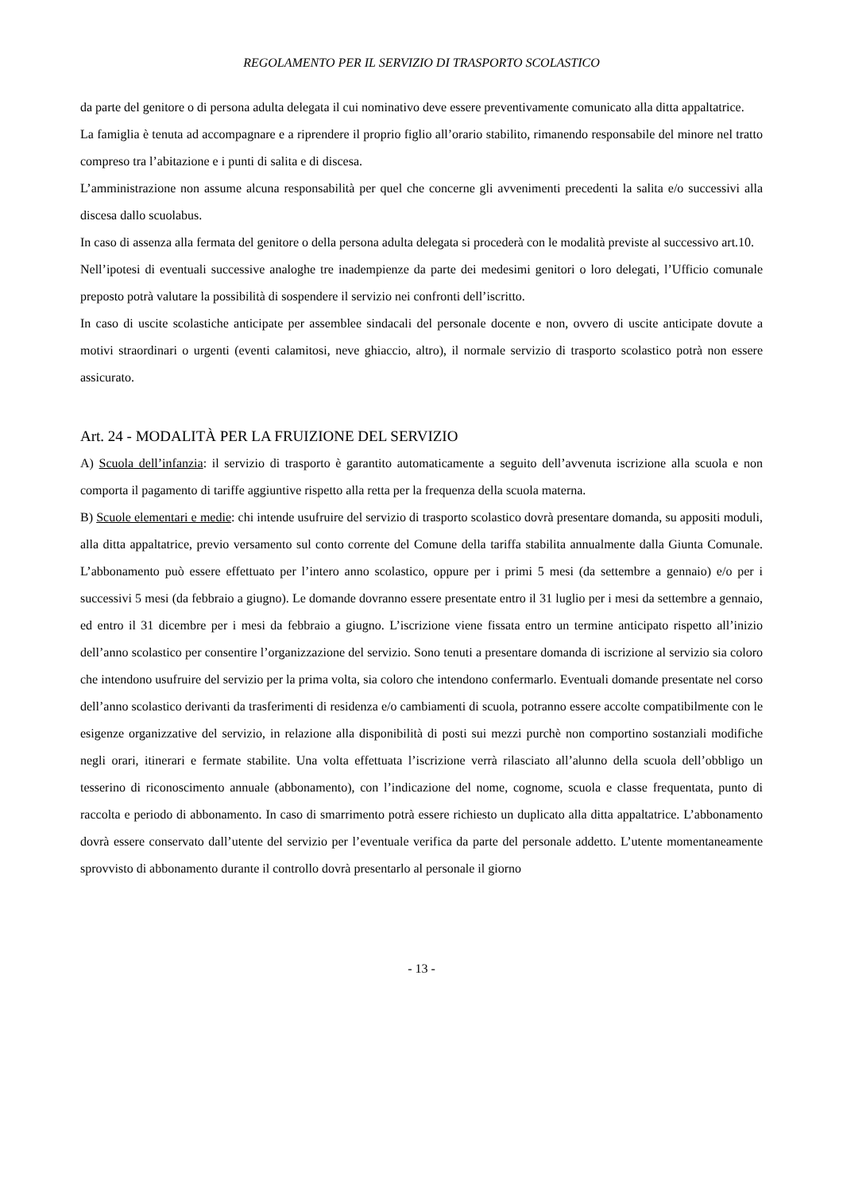REGOLAMENTO PER IL SERVIZIO DI TRASPORTO SCOLASTICO
da parte del genitore o di persona adulta delegata il cui nominativo deve essere preventivamente comunicato alla ditta appaltatrice.
La famiglia è tenuta ad accompagnare e a riprendere il proprio figlio all’orario stabilito, rimanendo responsabile del minore nel tratto compreso tra l’abitazione e i punti di salita e di discesa.
L’amministrazione non assume alcuna responsabilità per quel che concerne gli avvenimenti precedenti la salita e/o successivi alla discesa dallo scuolabus.
In caso di assenza alla fermata del genitore o della persona adulta delegata si procederà con le modalità previste al successivo art.10.
Nell’ipotesi di eventuali successive analoghe tre inadempienze da parte dei medesimi genitori o loro delegati, l’Ufficio comunale preposto potrà valutare la possibilità di sospendere il servizio nei confronti dell’iscritto.
In caso di uscite scolastiche anticipate per assemblee sindacali del personale docente e non, ovvero di uscite anticipate dovute a motivi straordinari o urgenti (eventi calamitosi, neve ghiaccio, altro), il normale servizio di trasporto scolastico potrà non essere assicurato.
Art. 24 - MODALITÀ PER LA FRUIZIONE DEL SERVIZIO
A) Scuola dell’infanzia: il servizio di trasporto è garantito automaticamente a seguito dell’avvenuta iscrizione alla scuola e non comporta il pagamento di tariffe aggiuntive rispetto alla retta per la frequenza della scuola materna.
B) Scuole elementari e medie: chi intende usufruire del servizio di trasporto scolastico dovrà presentare domanda, su appositi moduli, alla ditta appaltatrice, previo versamento sul conto corrente del Comune della tariffa stabilita annualmente dalla Giunta Comunale. L’abbonamento può essere effettuato per l’intero anno scolastico, oppure per i primi 5 mesi (da settembre a gennaio) e/o per i successivi 5 mesi (da febbraio a giugno). Le domande dovranno essere presentate entro il 31 luglio per i mesi da settembre a gennaio, ed entro il 31 dicembre per i mesi da febbraio a giugno. L’iscrizione viene fissata entro un termine anticipato rispetto all’inizio dell’anno scolastico per consentire l’organizzazione del servizio. Sono tenuti a presentare domanda di iscrizione al servizio sia coloro che intendono usufruire del servizio per la prima volta, sia coloro che intendono confermarlo. Eventuali domande presentate nel corso dell’anno scolastico derivanti da trasferimenti di residenza e/o cambiamenti di scuola, potranno essere accolte compatibilmente con le esigenze organizzative del servizio, in relazione alla disponibilità di posti sui mezzi purchè non comportino sostanziali modifiche negli orari, itinerari e fermate stabilite. Una volta effettuata l’iscrizione verrà rilasciato all’alunno della scuola dell’obbligo un tesserino di riconoscimento annuale (abbonamento), con l’indicazione del nome, cognome, scuola e classe frequentata, punto di raccolta e periodo di abbonamento. In caso di smarrimento potrà essere richiesto un duplicato alla ditta appaltatrice. L’abbonamento dovrà essere conservato dall’utente del servizio per l’eventuale verifica da parte del personale addetto. L’utente momentaneamente sprovvisto di abbonamento durante il controllo dovrà presentarlo al personale il giorno
- 13 -